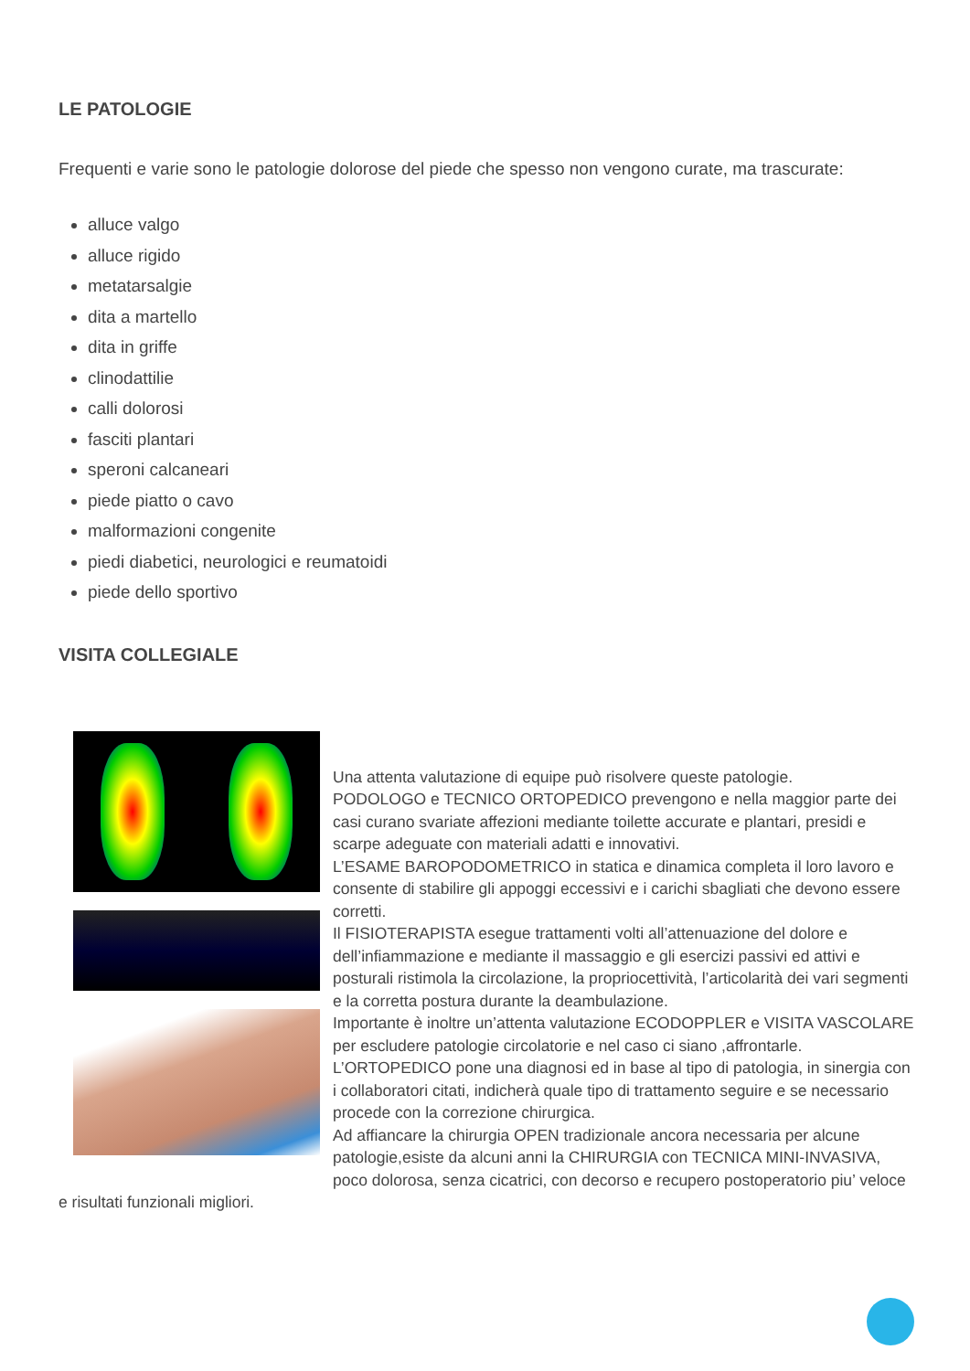LE PATOLOGIE
Frequenti e varie sono le patologie dolorose del piede che spesso non vengono curate, ma trascurate:
alluce valgo
alluce rigido
metatarsalgie
dita a martello
dita in griffe
clinodattilie
calli dolorosi
fasciti plantari
speroni calcaneari
piede piatto o cavo
malformazioni congenite
piedi diabetici, neurologici e reumatoidi
piede dello sportivo
VISITA COLLEGIALE
Una attenta valutazione di equipe può risolvere queste patologie.
PODOLOGO e TECNICO ORTOPEDICO prevengono e nella maggior parte dei casi curano svariate affezioni mediante toilette accurate e plantari, presidi e scarpe adeguate con materiali adatti e innovativi.
L’ESAME BAROPODOMETRICO in statica e dinamica completa il loro lavoro e consente di stabilire gli appoggi eccessivi e i carichi sbagliati che devono essere corretti.
Il FISIOTERAPISTA esegue trattamenti volti all’attenuazione del dolore e dell’infiammazione e mediante il massaggio e gli esercizi passivi ed attivi e posturali ristimola la circolazione, la propriocettività, l’articolarità dei vari segmenti e la corretta postura durante la deambulazione.
Importante è inoltre un’attenta valutazione ECODOPPLER e VISITA VASCOLARE per escludere patologie circolatorie e nel caso ci siano ,affrontarle.
L’ORTOPEDICO pone una diagnosi ed in base al tipo di patologia, in sinergia con i collaboratori citati, indicherà quale tipo di trattamento seguire e se necessario procede con la correzione chirurgica.
Ad affiancare la chirurgia OPEN tradizionale ancora necessaria per alcune patologie,esiste da alcuni anni la CHIRURGIA con TECNICA MINI-INVASIVA, poco dolorosa, senza cicatrici, con decorso e recupero postoperatorio piu’ veloce e risultati funzionali migliori.